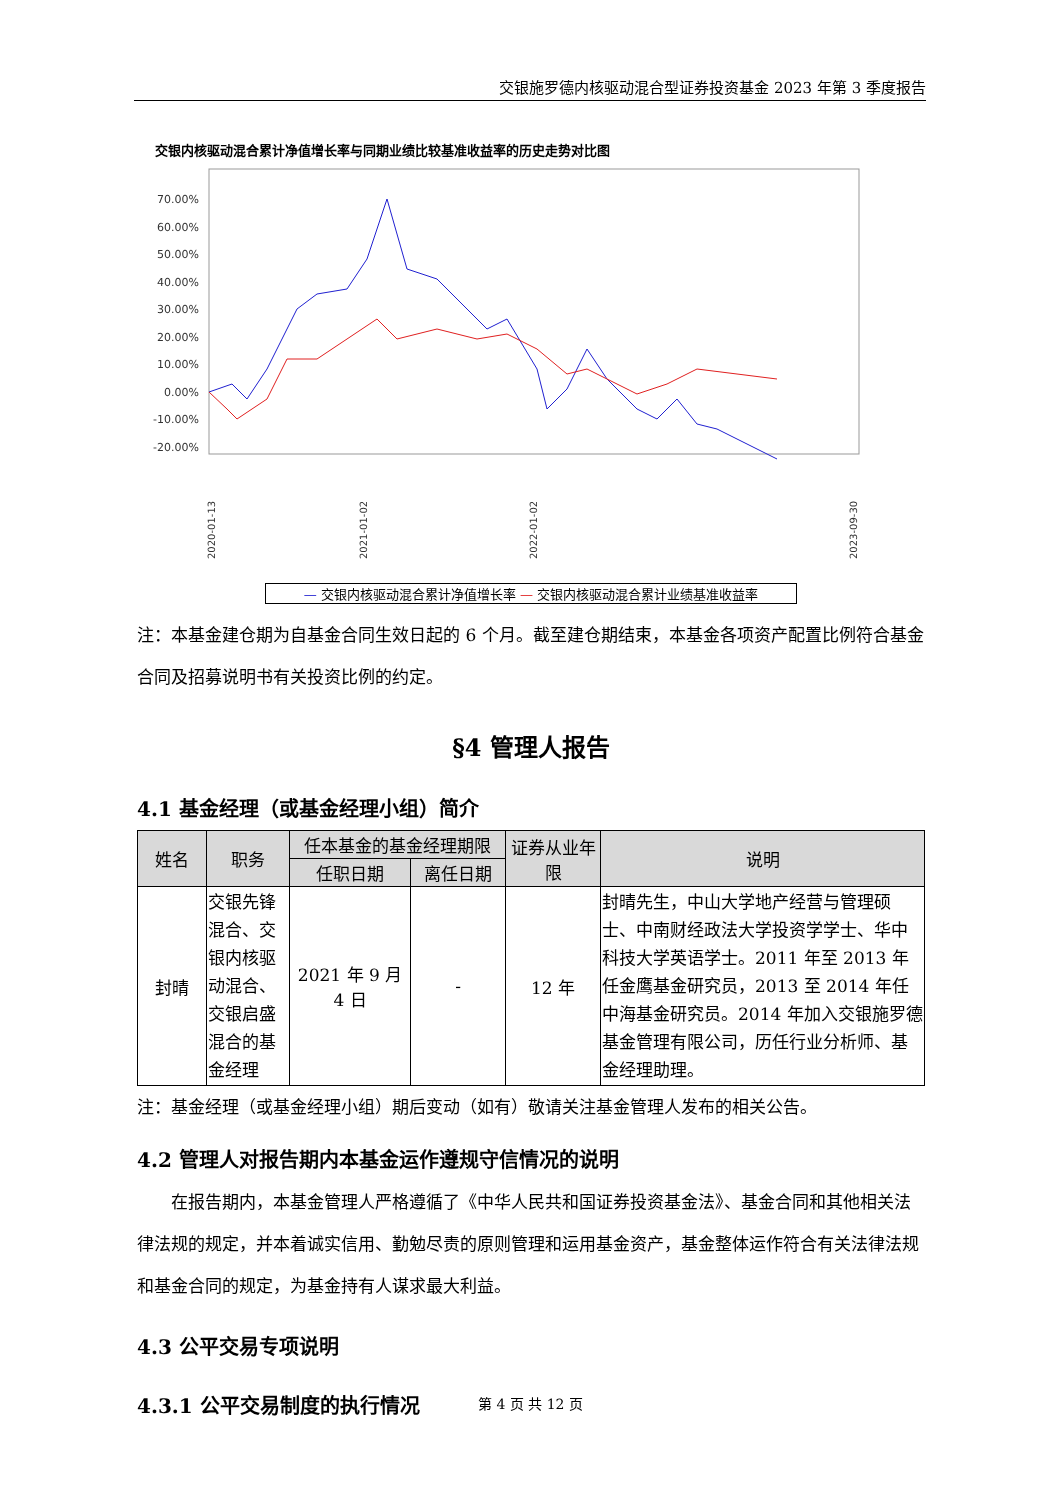交银施罗德内核驱动混合型证券投资基金 2023 年第 3 季度报告
交银内核驱动混合累计净值增长率与同期业绩比较基准收益率的历史走势对比图
70.00%
60.00%
50.00%
40.00%
30.00%
20.00%
10.00%
0.00%
-10.00%
-20.00%
2020-01-13
2021-01-02
2022-01-02
2023-09-30
— 交银内核驱动混合累计净值增长率 — 交银内核驱动混合累计业绩基准收益率
注：本基金建仓期为自基金合同生效日起的 6 个月。截至建仓期结束，本基金各项资产配置比例符合基金合同及招募说明书有关投资比例的约定。
§4 管理人报告
4.1 基金经理（或基金经理小组）简介
| 姓名 | 职务 | 任本基金的基金经理期限 | | 证券从业年限 | 说明 |
| --- | --- | --- | --- | --- | --- |
| | | 任职日期 | 离任日期 | | |
| 封晴 | 交银先锋混合、交银内核驱动混合、交银启盛混合的基金经理 | 2021 年 9 月 4 日 | - | 12 年 | 封晴先生，中山大学地产经营与管理硕士、中南财经政法大学投资学学士、华中科技大学英语学士。2011 年至 2013 年任金鹰基金研究员，2013 至 2014 年任中海基金研究员。2014 年加入交银施罗德基金管理有限公司，历任行业分析师、基金经理助理。 |
注：基金经理（或基金经理小组）期后变动（如有）敬请关注基金管理人发布的相关公告。
4.2 管理人对报告期内本基金运作遵规守信情况的说明
在报告期内，本基金管理人严格遵循了《中华人民共和国证券投资基金法》、基金合同和其他相关法律法规的规定，并本着诚实信用、勤勉尽责的原则管理和运用基金资产，基金整体运作符合有关法律法规和基金合同的规定，为基金持有人谋求最大利益。
4.3 公平交易专项说明
4.3.1 公平交易制度的执行情况
第 4 页 共 12 页